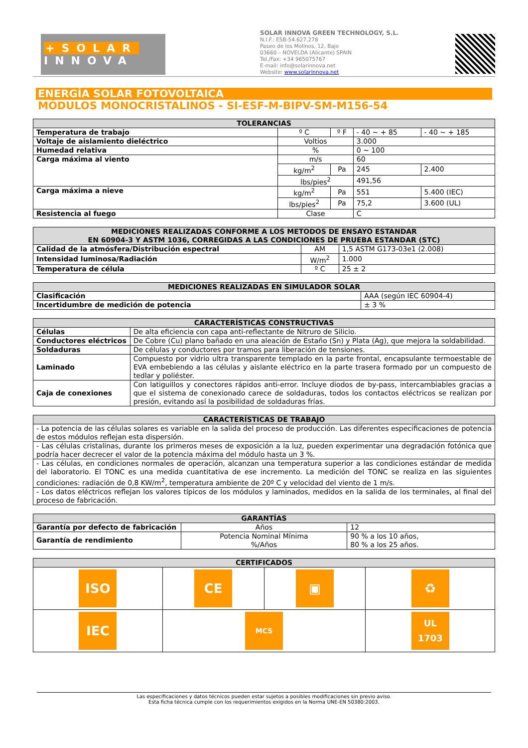+SOLAR
INNOVA
SOLAR INNOVA GREEN TECHNOLOGY, S.L.
N.I.F.: ESB-54.627.278
Paseo de los Molinos, 12, Bajo
03660 – NOVELDA (Alicante) SPAIN
Tel./Fax: +34 965075767
E-mail: info@solarinnova.net
Website: www.solarinnova.net
ENERGÍA SOLAR FOTOVOLTAICA
MÓDULOS MONOCRISTALINOS - SI-ESF-M-BIPV-SM-M156-54
| TOLERANCIAS | | | | |
| --- | --- | --- | --- | --- |
| Temperatura de trabajo | º C | º F | - 40 ~ + 85 | - 40 ~ + 185 |
| Voltaje de aislamiento dieléctrico | Voltios | | 3.000 | |
| Humedad relativa | % | | 0 ~ 100 | |
| Carga máxima al viento | m/s | | 60 | |
| | kg/m<sup>2</sup> | Pa | 245 | 2.400 |
| | lbs/pies<sup>2</sup> | | 491,56 | |
| Carga máxima a nieve | kg/m<sup>2</sup> | Pa | 551 | 5.400 (IEC) |
| | lbs/pies<sup>2</sup> | Pa | 75,2 | 3.600 (UL) |
| Resistencia al fuego | Clase | | C | |
| MEDICIONES REALIZADAS CONFORME A LOS METODOS DE ENSAYO ESTANDAR EN 60904-3 Y ASTM 1036, CORREGIDAS A LAS CONDICIONES DE PRUEBA ESTANDAR (STC) | | |
| --- | --- | --- |
| Calidad de la atmósfera/Distribución espectral | AM | 1,5 ASTM G173-03e1 (2.008) |
| Intensidad luminosa/Radiación | W/m<sup>2</sup> | 1.000 |
| Temperatura de célula | º C | 25 ± 2 |
| MEDICIONES REALIZADAS EN SIMULADOR SOLAR | |
| --- | --- |
| Clasificación | AAA (según IEC 60904-4) |
| Incertidumbre de medición de potencia | ± 3 % |
| CARACTERÍSTICAS CONSTRUCTIVAS | |
| --- | --- |
| Células | De alta eficiencia con capa anti-reflectante de Nitruro de Silicio. |
| Conductores eléctricos | De Cobre (Cu) plano bañado en una aleación de Estaño (Sn) y Plata (Ag), que mejora la soldabilidad. |
| Soldaduras | De células y conductores por tramos para liberación de tensiones. |
| Laminado | Compuesto por vidrio ultra transparente templado en la parte frontal, encapsulante termoestable de EVA embebiendo a las células y aislante eléctrico en la parte trasera formado por un compuesto de tedlar y poliéster. |
| Caja de conexiones | Con latiguillos y conectores rápidos anti-error. Incluye diodos de by-pass, intercambiables gracias a que el sistema de conexionado carece de soldaduras, todos los contactos eléctricos se realizan por presión, evitando así la posibilidad de soldaduras frías. |
| CARACTERÍSTICAS DE TRABAJO |
| --- |
| - La potencia de las células solares es variable en la salida del proceso de producción. Las diferentes especificaciones de potencia de estos módulos reflejan esta dispersión. |
| - Las células cristalinas, durante los primeros meses de exposición a la luz, pueden experimentar una degradación fotónica que podría hacer decrecer el valor de la potencia máxima del módulo hasta un 3 %. |
| - Las células, en condiciones normales de operación, alcanzan una temperatura superior a las condiciones estándar de medida del laboratorio. El TONC es una medida cuantitativa de ese incremento. La medición del TONC se realiza en las siguientes condiciones: radiación de 0,8 KW/m<sup>2</sup>, temperatura ambiente de 20º C y velocidad del viento de 1 m/s. |
| - Los datos eléctricos reflejan los valores típicos de los módulos y laminados, medidos en la salida de los terminales, al final del proceso de fabricación. |
| GARANTÍAS | | |
| --- | --- | --- |
| Garantía por defecto de fabricación | Años | 12 |
| Garantía de rendimiento | Potencia Nominal Mínima %/Años | 90 % a los 10 años, 80 % a los 25 años. |
| CERTIFICADOS | | | |
| --- | --- | --- | --- |
| ISO | CE | ▣ | ♻ |
| IEC | MCS | | UL 1703 |
Las especificaciones y datos técnicos pueden estar sujetos a posibles modificaciones sin previo aviso.
Esta ficha técnica cumple con los requerimientos exigidos en la Norma UNE-EN 50380:2003.